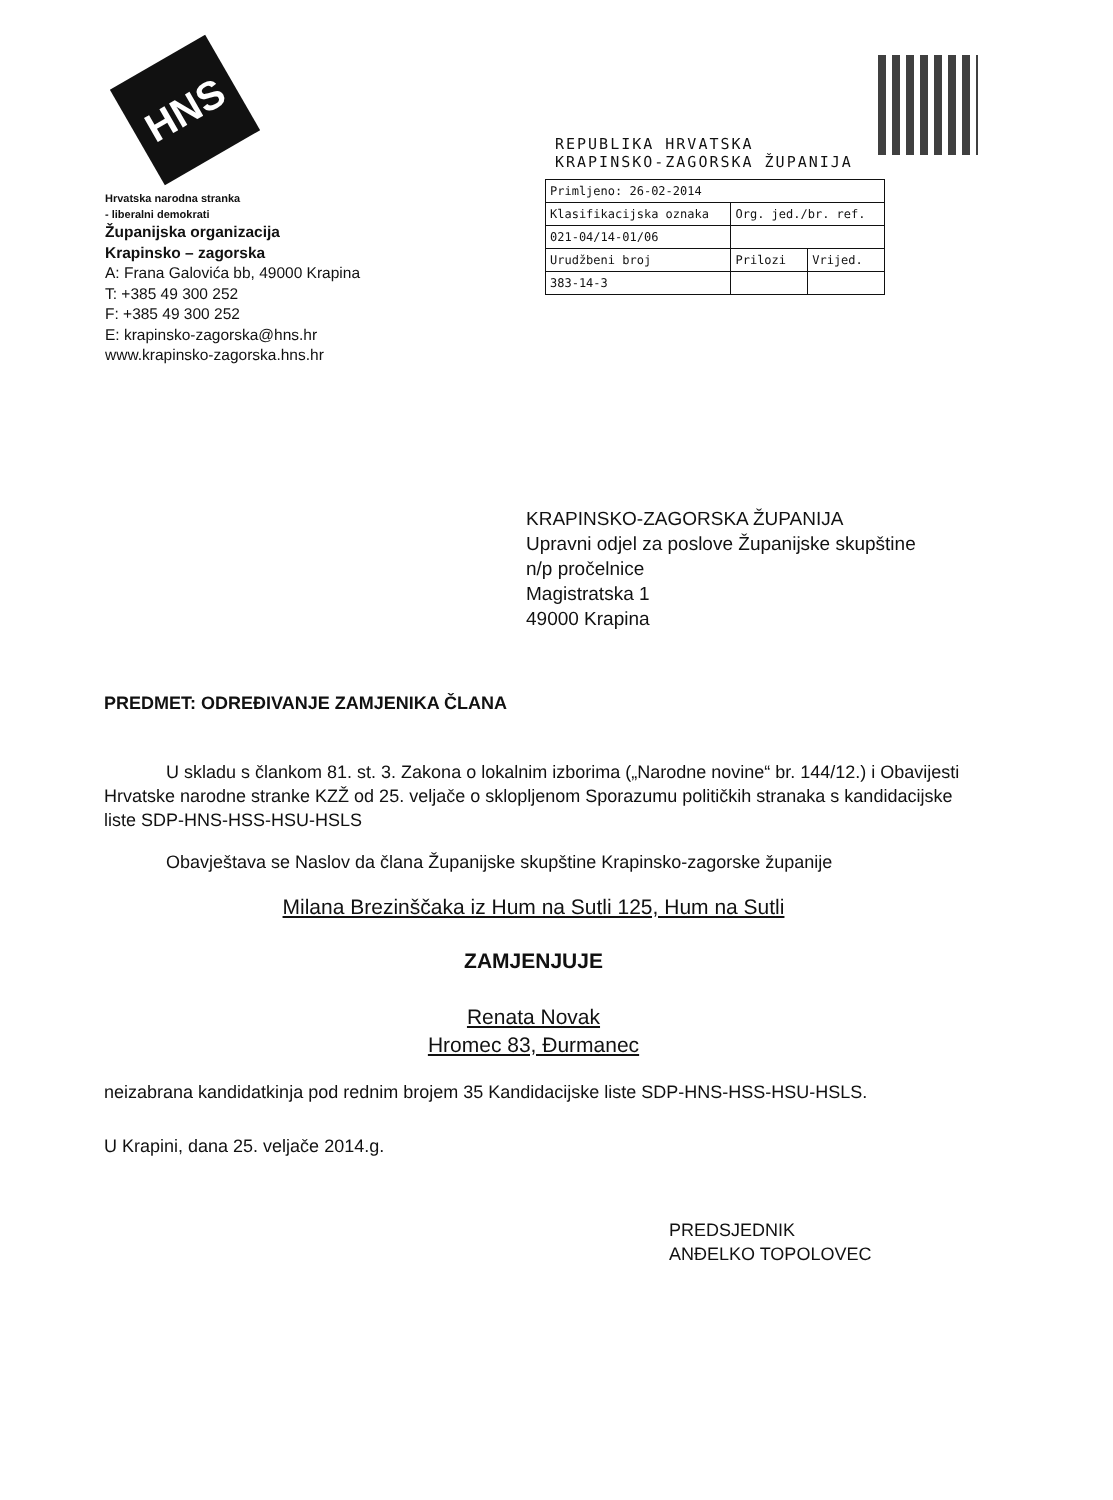HNS
Hrvatska narodna stranka
- liberalni demokrati
Županijska organizacija
Krapinsko – zagorska
A: Frana Galovića bb, 49000 Krapina
T: +385 49 300 252
F: +385 49 300 252
E: krapinsko-zagorska@hns.hr
www.krapinsko-zagorska.hns.hr
REPUBLIKA HRVATSKA
KRAPINSKO-ZAGORSKA ŽUPANIJA
| Primljeno: 26-02-2014 | | |
| Klasifikacijska oznaka | Org. jed./br. ref. | |
| 021-04/14-01/06 | | |
| Urudžbeni broj | Prilozi | Vrijed. |
| 383-14-3 | | |
KRAPINSKO-ZAGORSKA ŽUPANIJA
Upravni odjel za poslove Županijske skupštine
n/p pročelnice
Magistratska 1
49000 Krapina
PREDMET: ODREĐIVANJE ZAMJENIKA ČLANA
U skladu s člankom 81. st. 3. Zakona o lokalnim izborima („Narodne novine“ br. 144/12.) i Obavijesti Hrvatske narodne stranke KZŽ od 25. veljače o sklopljenom Sporazumu političkih stranaka s kandidacijske liste SDP-HNS-HSS-HSU-HSLS
Obavještava se Naslov da člana Županijske skupštine Krapinsko-zagorske županije
Milana Brezinščaka iz Hum na Sutli 125, Hum na Sutli
ZAMJENJUJE
Renata Novak
Hromec 83, Đurmanec
neizabrana kandidatkinja pod rednim brojem 35 Kandidacijske liste SDP-HNS-HSS-HSU-HSLS.
U Krapini, dana 25. veljače 2014.g.
PREDSJEDNIK
ANĐELKO TOPOLOVEC